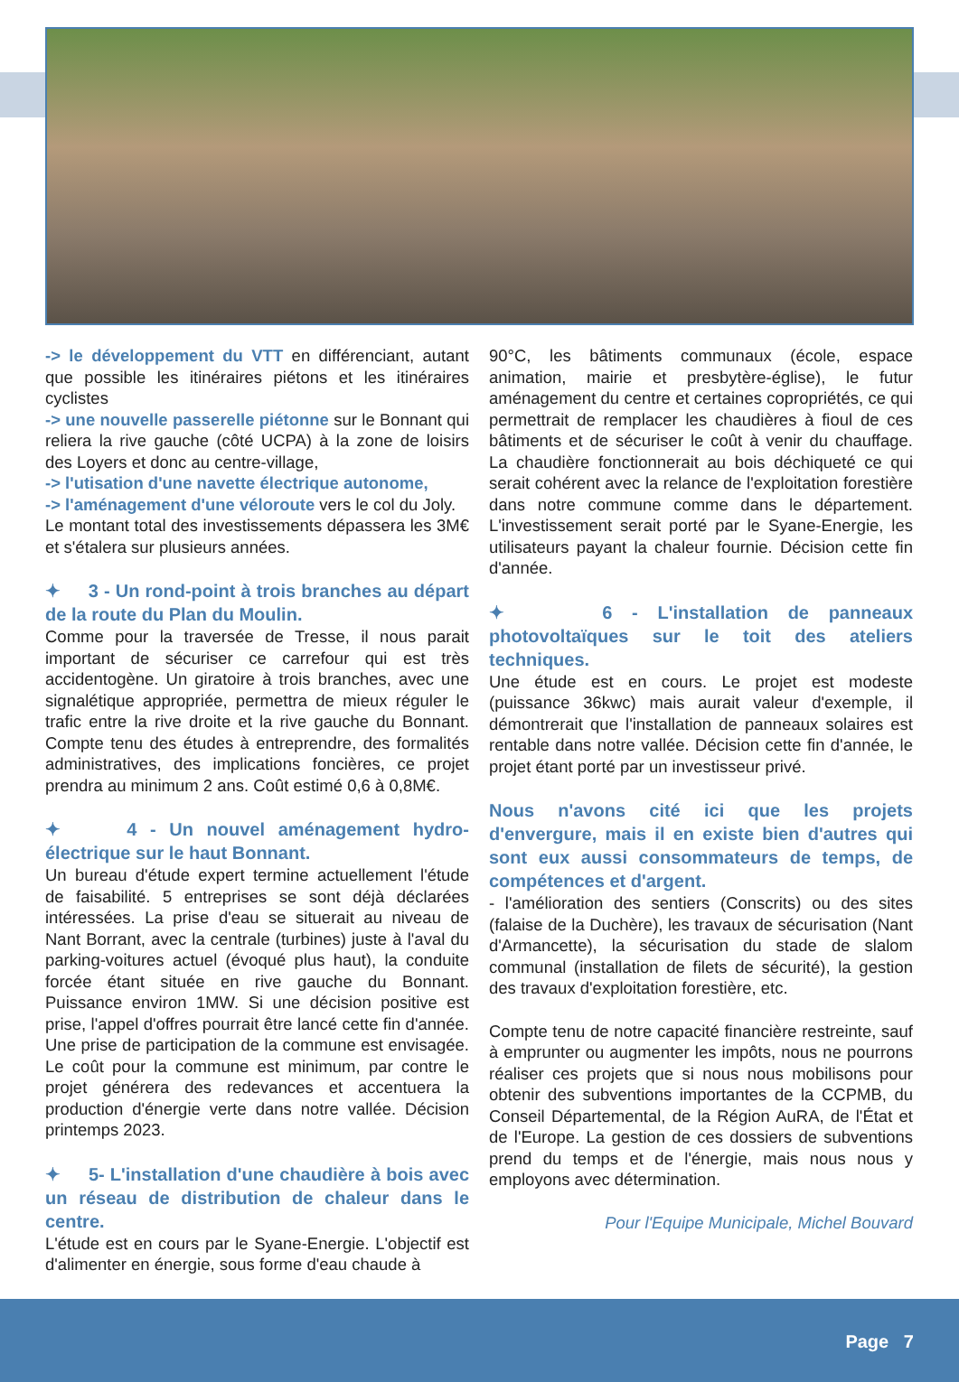-> le développement du VTT en différenciant, autant que possible les itinéraires piétons et les itinéraires cyclistes
-> une nouvelle passerelle piétonne sur le Bonnant qui reliera la rive gauche (côté UCPA) à la zone de loisirs des Loyers et donc au centre-village,
-> l'utisation d'une navette électrique autonome,
-> l'aménagement d'une véloroute vers le col du Joly.
Le montant total des investissements dépassera les 3M€ et s'étalera sur plusieurs années.
✦ 3 - Un rond-point à trois branches au départ de la route du Plan du Moulin.
Comme pour la traversée de Tresse, il nous parait important de sécuriser ce carrefour qui est très accidentogène. Un giratoire à trois branches, avec une signalétique appropriée, permettra de mieux réguler le trafic entre la rive droite et la rive gauche du Bonnant. Compte tenu des études à entreprendre, des formalités administratives, des implications foncières, ce projet prendra au minimum 2 ans. Coût estimé 0,6 à 0,8M€.
✦ 4 - Un nouvel aménagement hydro-électrique sur le haut Bonnant.
Un bureau d'étude expert termine actuellement l'étude de faisabilité. 5 entreprises se sont déjà déclarées intéressées. La prise d'eau se situerait au niveau de Nant Borrant, avec la centrale (turbines) juste à l'aval du parking-voitures actuel (évoqué plus haut), la conduite forcée étant située en rive gauche du Bonnant. Puissance environ 1MW. Si une décision positive est prise, l'appel d'offres pourrait être lancé cette fin d'année. Une prise de participation de la commune est envisagée. Le coût pour la commune est minimum, par contre le projet générera des redevances et accentuera la production d'énergie verte dans notre vallée. Décision printemps 2023.
✦ 5- L'installation d'une chaudière à bois avec un réseau de distribution de chaleur dans le centre.
L'étude est en cours par le Syane-Energie. L'objectif est d'alimenter en énergie, sous forme d'eau chaude à
90°C, les bâtiments communaux (école, espace animation, mairie et presbytère-église), le futur aménagement du centre et certaines copropriétés, ce qui permettrait de remplacer les chaudières à fioul de ces bâtiments et de sécuriser le coût à venir du chauffage. La chaudière fonctionnerait au bois déchiqueté ce qui serait cohérent avec la relance de l'exploitation forestière dans notre commune comme dans le département. L'investissement serait porté par le Syane-Energie, les utilisateurs payant la chaleur fournie. Décision cette fin d'année.
✦ 6 - L'installation de panneaux photovoltaïques sur le toit des ateliers techniques.
Une étude est en cours. Le projet est modeste (puissance 36kwc) mais aurait valeur d'exemple, il démontrerait que l'installation de panneaux solaires est rentable dans notre vallée. Décision cette fin d'année, le projet étant porté par un investisseur privé.
Nous n'avons cité ici que les projets d'envergure, mais il en existe bien d'autres qui sont eux aussi consommateurs de temps, de compétences et d'argent.
- l'amélioration des sentiers (Conscrits) ou des sites (falaise de la Duchère), les travaux de sécurisation (Nant d'Armancette), la sécurisation du stade de slalom communal (installation de filets de sécurité), la gestion des travaux d'exploitation forestière, etc.
Compte tenu de notre capacité financière restreinte, sauf à emprunter ou augmenter les impôts, nous ne pourrons réaliser ces projets que si nous nous mobilisons pour obtenir des subventions importantes de la CCPMB, du Conseil Départemental, de la Région AuRA, de l'État et de l'Europe. La gestion de ces dossiers de subventions prend du temps et de l'énergie, mais nous nous y employons avec détermination.
Pour l'Equipe Municipale, Michel Bouvard
Page 7